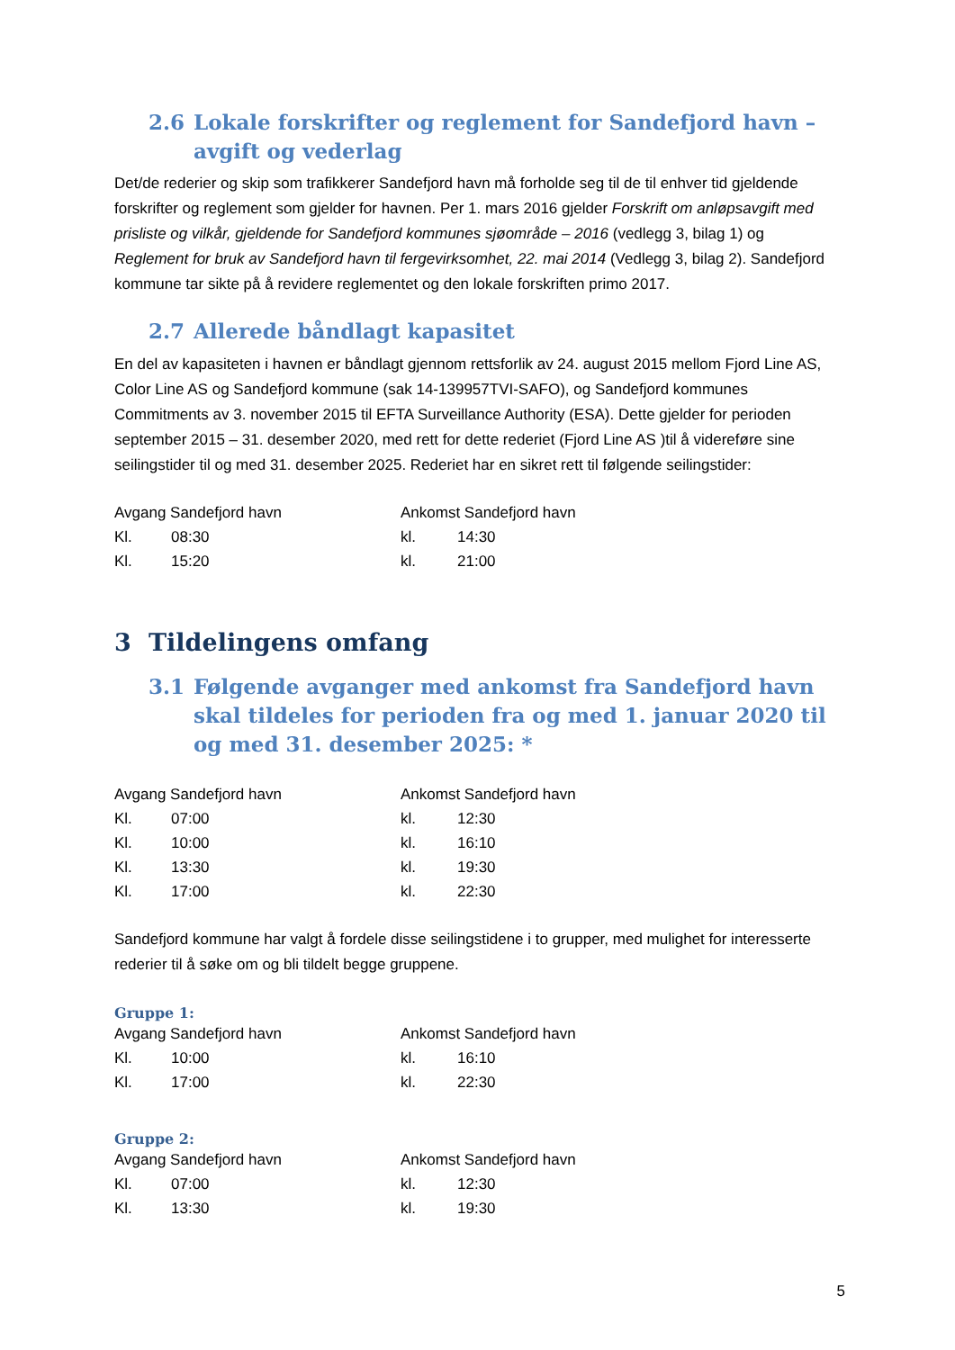2.6 Lokale forskrifter og reglement for Sandefjord havn – avgift og vederlag
Det/de rederier og skip som trafikkerer Sandefjord havn må forholde seg til de til enhver tid gjeldende forskrifter og reglement som gjelder for havnen. Per 1. mars 2016 gjelder Forskrift om anløpsavgift med prisliste og vilkår, gjeldende for Sandefjord kommunes sjøområde – 2016 (vedlegg 3, bilag 1) og Reglement for bruk av Sandefjord havn til fergevirksomhet, 22. mai 2014 (Vedlegg 3, bilag 2). Sandefjord kommune tar sikte på å revidere reglementet og den lokale forskriften primo 2017.
2.7 Allerede båndlagt kapasitet
En del av kapasiteten i havnen er båndlagt gjennom rettsforlik av 24. august 2015 mellom Fjord Line AS, Color Line AS og Sandefjord kommune (sak 14-139957TVI-SAFO), og Sandefjord kommunes Commitments av 3. november 2015 til EFTA Surveillance Authority (ESA). Dette gjelder for perioden september 2015 – 31. desember 2020, med rett for dette rederiet (Fjord Line AS )til å videreføre sine seilingstider til og med 31. desember 2025. Rederiet har en sikret rett til følgende seilingstider:
| Avgang Sandefjord havn | | Ankomst Sandefjord havn | |
| Kl. | 08:30 | kl. | 14:30 |
| Kl. | 15:20 | kl. | 21:00 |
3 Tildelingens omfang
3.1 Følgende avganger med ankomst fra Sandefjord havn skal tildeles for perioden fra og med 1. januar 2020 til og med 31. desember 2025: *
| Avgang Sandefjord havn | | Ankomst Sandefjord havn | |
| Kl. | 07:00 | kl. | 12:30 |
| Kl. | 10:00 | kl. | 16:10 |
| Kl. | 13:30 | kl. | 19:30 |
| Kl. | 17:00 | kl. | 22:30 |
Sandefjord kommune har valgt å fordele disse seilingstidene i to grupper, med mulighet for interesserte rederier til å søke om og bli tildelt begge gruppene.
Gruppe 1:
| Avgang Sandefjord havn | | Ankomst Sandefjord havn | |
| Kl. | 10:00 | kl. | 16:10 |
| Kl. | 17:00 | kl. | 22:30 |
Gruppe 2:
| Avgang Sandefjord havn | | Ankomst Sandefjord havn | |
| Kl. | 07:00 | kl. | 12:30 |
| Kl. | 13:30 | kl. | 19:30 |
5